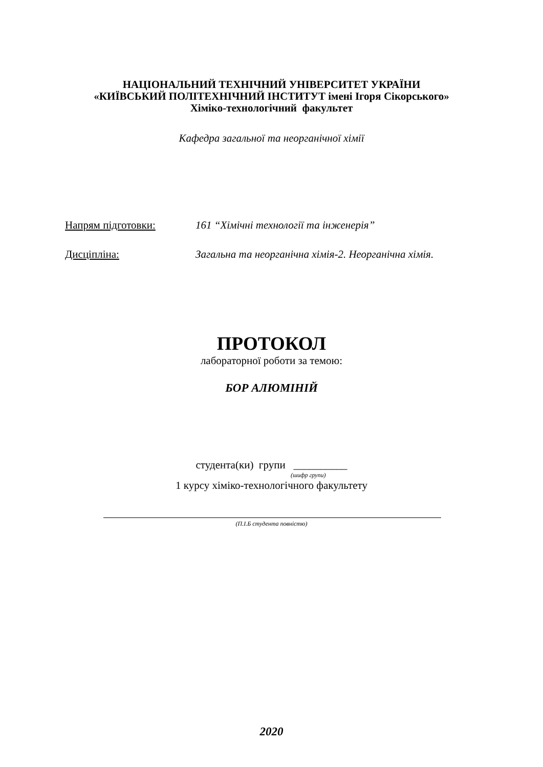НАЦІОНАЛЬНИЙ ТЕХНІЧНИЙ УНІВЕРСИТЕТ УКРАЇНИ
«КИЇВСЬКИЙ ПОЛІТЕХНІЧНИЙ ІНСТИТУТ імені Ігоря Сікорського»
Хіміко-технологічний факультет
Кафедра загальної та неорганічної хімії
Напрям підготовки: 161 “Хімічні технології та інженерія”
Дисціпліна: Загальна та неорганічна хімія-2. Неорганічна хімія.
ПРОТОКОЛ
лабораторної роботи за темою:
БОР АЛЮМІНІЙ
студента(ки) групи __________
(шифр групи)
1 курсу хіміко-технологічного факультету
(П.І.Б студента повністю)
2020